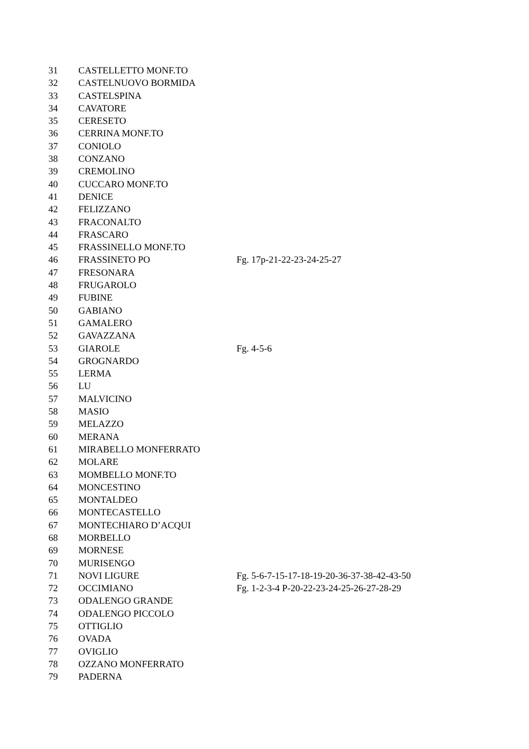| 31 | CASTELLETTO MONF.TO | |
| 32 | CASTELNUOVO BORMIDA | |
| 33 | CASTELSPINA | |
| 34 | CAVATORE | |
| 35 | CERESETO | |
| 36 | CERRINA MONF.TO | |
| 37 | CONIOLO | |
| 38 | CONZANO | |
| 39 | CREMOLINO | |
| 40 | CUCCARO MONF.TO | |
| 41 | DENICE | |
| 42 | FELIZZANO | |
| 43 | FRACONALTO | |
| 44 | FRASCARO | |
| 45 | FRASSINELLO MONF.TO | |
| 46 | FRASSINETO PO | Fg. 17p-21-22-23-24-25-27 |
| 47 | FRESONARA | |
| 48 | FRUGAROLO | |
| 49 | FUBINE | |
| 50 | GABIANO | |
| 51 | GAMALERO | |
| 52 | GAVAZZANA | |
| 53 | GIAROLE | Fg. 4-5-6 |
| 54 | GROGNARDO | |
| 55 | LERMA | |
| 56 | LU | |
| 57 | MALVICINO | |
| 58 | MASIO | |
| 59 | MELAZZO | |
| 60 | MERANA | |
| 61 | MIRABELLO MONFERRATO | |
| 62 | MOLARE | |
| 63 | MOMBELLO MONF.TO | |
| 64 | MONCESTINO | |
| 65 | MONTALDEO | |
| 66 | MONTECASTELLO | |
| 67 | MONTECHIARO D’ACQUI | |
| 68 | MORBELLO | |
| 69 | MORNESE | |
| 70 | MURISENGO | |
| 71 | NOVI LIGURE | Fg. 5-6-7-15-17-18-19-20-36-37-38-42-43-50 |
| 72 | OCCIMIANO | Fg. 1-2-3-4 P-20-22-23-24-25-26-27-28-29 |
| 73 | ODALENGO GRANDE | |
| 74 | ODALENGO PICCOLO | |
| 75 | OTTIGLIO | |
| 76 | OVADA | |
| 77 | OVIGLIO | |
| 78 | OZZANO MONFERRATO | |
| 79 | PADERNA | |